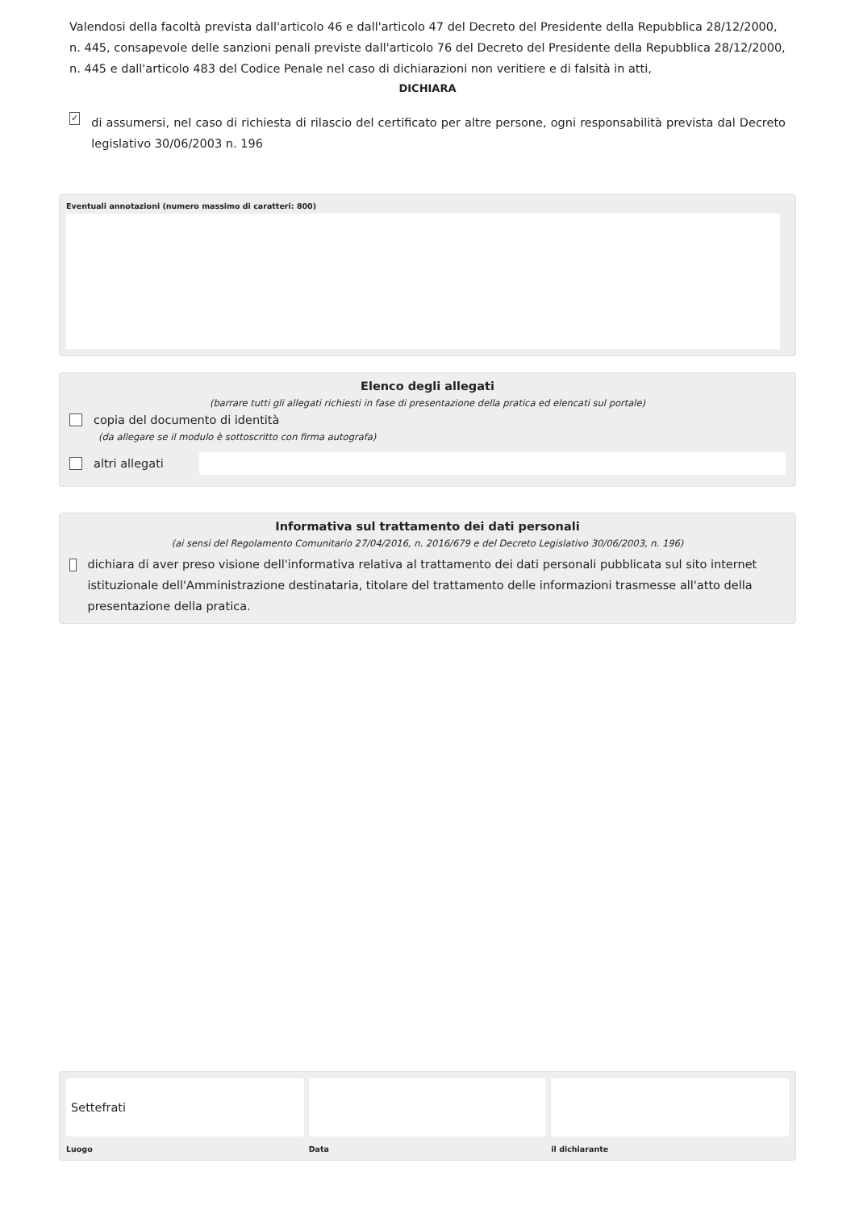Valendosi della facoltà prevista dall'articolo 46 e dall'articolo 47 del Decreto del Presidente della Repubblica 28/12/2000, n. 445, consapevole delle sanzioni penali previste dall'articolo 76 del Decreto del Presidente della Repubblica 28/12/2000, n. 445 e dall'articolo 483 del Codice Penale nel caso di dichiarazioni non veritiere e di falsità in atti,
DICHIARA
✓ di assumersi, nel caso di richiesta di rilascio del certificato per altre persone, ogni responsabilità prevista dal Decreto legislativo 30/06/2003 n. 196
Eventuali annotazioni (numero massimo di caratteri: 800)
Elenco degli allegati
(barrare tutti gli allegati richiesti in fase di presentazione della pratica ed elencati sul portale)
copia del documento di identità
(da allegare se il modulo è sottoscritto con firma autografa)
altri allegati
Informativa sul trattamento dei dati personali
(ai sensi del Regolamento Comunitario 27/04/2016, n. 2016/679 e del Decreto Legislativo 30/06/2003, n. 196)
dichiara di aver preso visione dell'informativa relativa al trattamento dei dati personali pubblicata sul sito internet istituzionale dell'Amministrazione destinataria, titolare del trattamento delle informazioni trasmesse all'atto della presentazione della pratica.
Settefrati
Luogo
Data il dichiarante